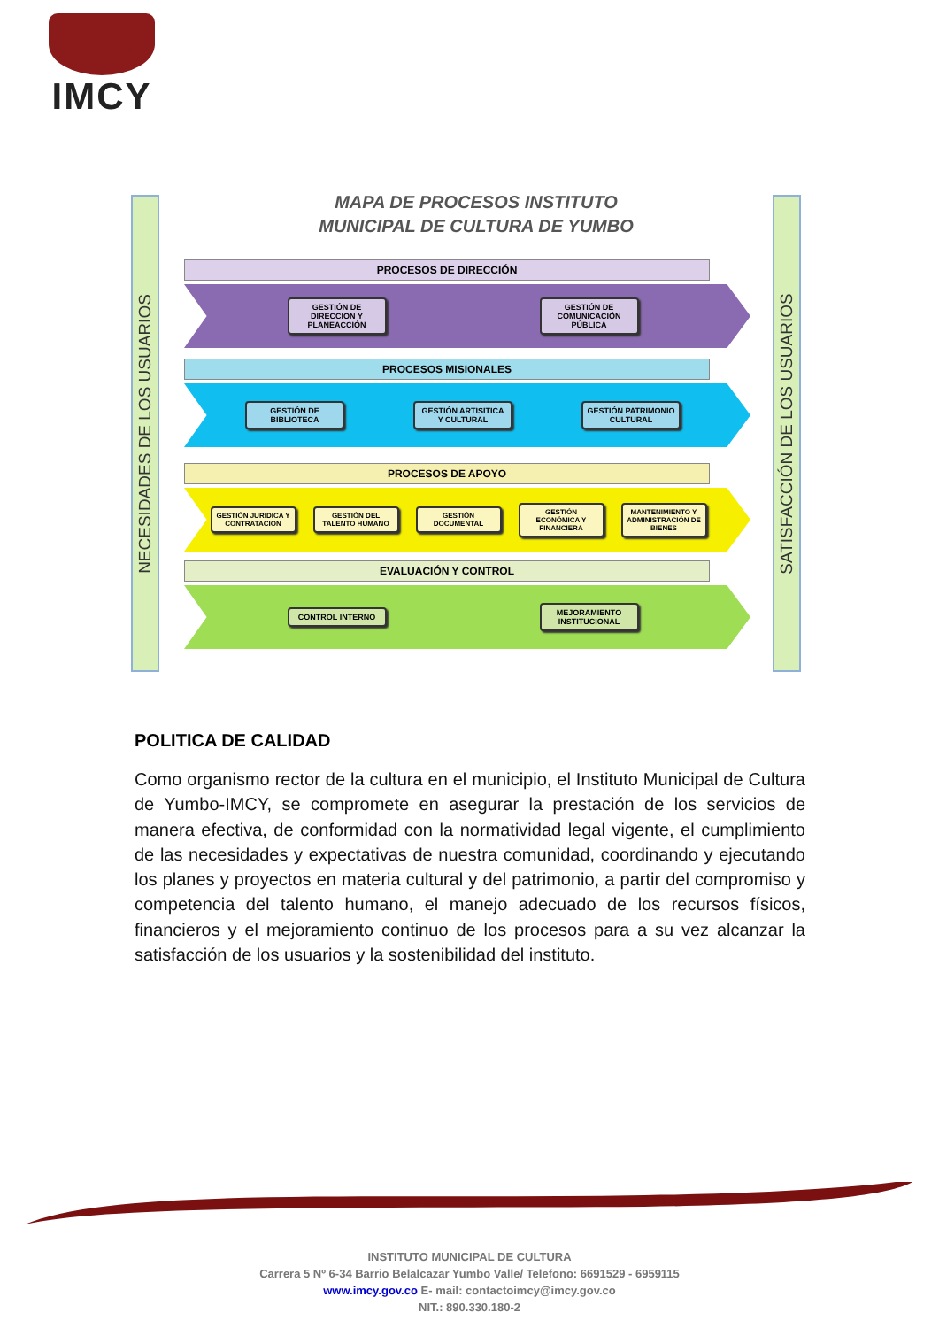IMCY
NECESIDADES DE LOS USUARIOS
SATISFACCIÓN DE LOS USUARIOS
MAPA DE PROCESOS INSTITUTO MUNICIPAL DE CULTURA DE YUMBO
PROCESOS DE DIRECCIÓN
GESTIÓN DE DIRECCION Y PLANEACCIÓN
GESTIÓN DE COMUNICACIÓN PÚBLICA
PROCESOS MISIONALES
GESTIÓN DE BIBLIOTECA
GESTIÓN ARTISITICA Y CULTURAL
GESTIÓN PATRIMONIO CULTURAL
PROCESOS DE APOYO
GESTIÓN JURIDICA Y CONTRATACION
GESTIÓN DEL TALENTO HUMANO
GESTIÓN DOCUMENTAL
GESTIÓN ECONÓMICA Y FINANCIERA
MANTENIMIENTO Y ADMINISTRACIÓN DE BIENES
EVALUACIÓN Y CONTROL
CONTROL INTERNO
MEJORAMIENTO INSTITUCIONAL
POLITICA DE CALIDAD
Como organismo rector de la cultura en el municipio, el Instituto Municipal de Cultura de Yumbo-IMCY, se compromete en asegurar la prestación de los servicios de manera efectiva, de conformidad con la normatividad legal vigente, el cumplimiento de las necesidades y expectativas de nuestra comunidad, coordinando y ejecutando los planes y proyectos en materia cultural y del patrimonio, a partir del compromiso y competencia del talento humano, el manejo adecuado de los recursos físicos, financieros y el mejoramiento continuo de los procesos para a su vez alcanzar la satisfacción de los usuarios y la sostenibilidad del instituto.
INSTITUTO MUNICIPAL DE CULTURA
Carrera 5 Nº 6-34 Barrio Belalcazar Yumbo Valle/ Telefono: 6691529 - 6959115
www.imcy.gov.co E- mail: contactoimcy@imcy.gov.co
NIT.: 890.330.180-2